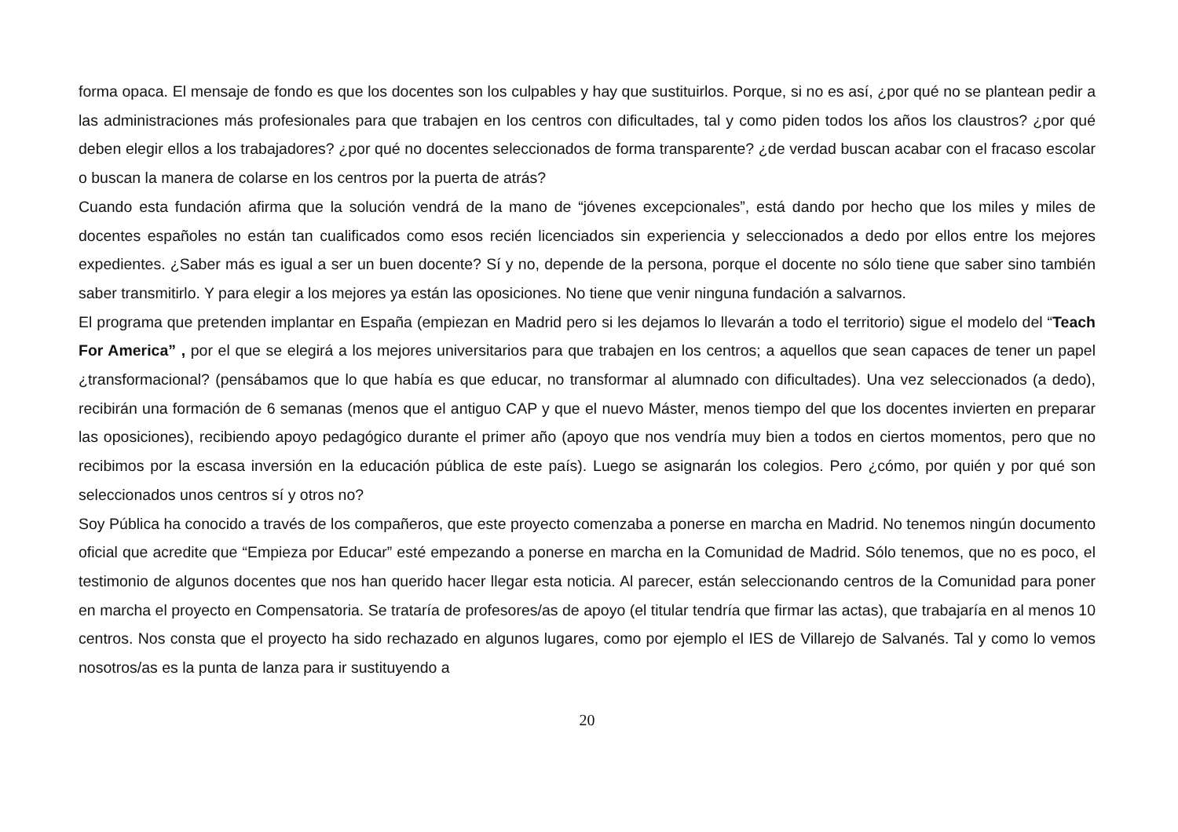forma opaca. El mensaje de fondo es que los docentes son los culpables y hay que sustituirlos. Porque, si no es así, ¿por qué no se plantean pedir a las administraciones más profesionales para que trabajen en los centros con dificultades, tal y como piden todos los años los claustros? ¿por qué deben elegir ellos a los trabajadores? ¿por qué no docentes seleccionados de forma transparente? ¿de verdad buscan acabar con el fracaso escolar o buscan la manera de colarse en los centros por la puerta de atrás?
Cuando esta fundación afirma que la solución vendrá de la mano de “jóvenes excepcionales”, está dando por hecho que los miles y miles de docentes españoles no están tan cualificados como esos recién licenciados sin experiencia y seleccionados a dedo por ellos entre los mejores expedientes. ¿Saber más es igual a ser un buen docente? Sí y no, depende de la persona, porque el docente no sólo tiene que saber sino también saber transmitirlo. Y para elegir a los mejores ya están las oposiciones. No tiene que venir ninguna fundación a salvarnos.
El programa que pretenden implantar en España (empiezan en Madrid pero si les dejamos lo llevarán a todo el territorio) sigue el modelo del “Teach For America” , por el que se elegirá a los mejores universitarios para que trabajen en los centros; a aquellos que sean capaces de tener un papel ¿transformacional? (pensábamos que lo que había es que educar, no transformar al alumnado con dificultades). Una vez seleccionados (a dedo), recibirán una formación de 6 semanas (menos que el antiguo CAP y que el nuevo Máster, menos tiempo del que los docentes invierten en preparar las oposiciones), recibiendo apoyo pedagógico durante el primer año (apoyo que nos vendría muy bien a todos en ciertos momentos, pero que no recibimos por la escasa inversión en la educación pública de este país). Luego se asignarán los colegios. Pero ¿cómo, por quién y por qué son seleccionados unos centros sí y otros no?
Soy Pública ha conocido a través de los compañeros, que este proyecto comenzaba a ponerse en marcha en Madrid. No tenemos ningún documento oficial que acredite que “Empieza por Educar” esté empezando a ponerse en marcha en la Comunidad de Madrid. Sólo tenemos, que no es poco, el testimonio de algunos docentes que nos han querido hacer llegar esta noticia. Al parecer, están seleccionando centros de la Comunidad para poner en marcha el proyecto en Compensatoria. Se trataría de profesores/as de apoyo (el titular tendría que firmar las actas), que trabajaría en al menos 10 centros. Nos consta que el proyecto ha sido rechazado en algunos lugares, como por ejemplo el IES de Villarejo de Salvanés. Tal y como lo vemos nosotros/as es la punta de lanza para ir sustituyendo a
20